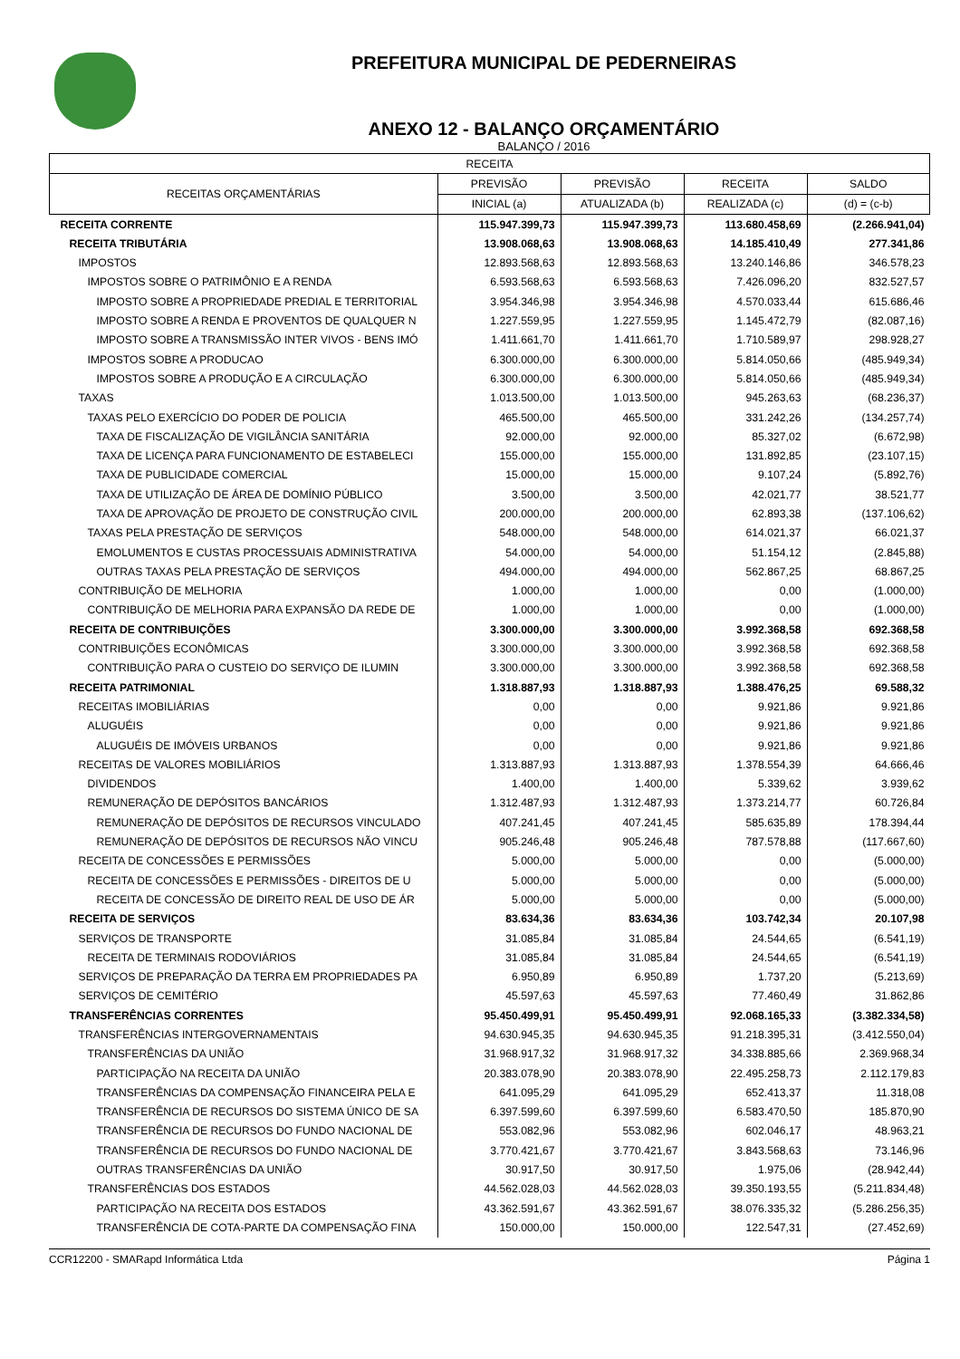PREFEITURA MUNICIPAL DE PEDERNEIRAS
ANEXO 12 - BALANÇO ORÇAMENTÁRIO
BALANÇO / 2016
| RECEITA | | | | |
| --- | --- | --- | --- | --- |
| RECEITAS ORÇAMENTÁRIAS | PREVISÃO | PREVISÃO | RECEITA | SALDO |
| | INICIAL (a) | ATUALIZADA (b) | REALIZADA (c) | (d) = (c-b) |
| RECEITA CORRENTE | 115.947.399,73 | 115.947.399,73 | 113.680.458,69 | (2.266.941,04) |
| RECEITA TRIBUTÁRIA | 13.908.068,63 | 13.908.068,63 | 14.185.410,49 | 277.341,86 |
| IMPOSTOS | 12.893.568,63 | 12.893.568,63 | 13.240.146,86 | 346.578,23 |
| IMPOSTOS SOBRE O PATRIMÔNIO E A RENDA | 6.593.568,63 | 6.593.568,63 | 7.426.096,20 | 832.527,57 |
| IMPOSTO SOBRE A PROPRIEDADE PREDIAL E TERRITORIAL | 3.954.346,98 | 3.954.346,98 | 4.570.033,44 | 615.686,46 |
| IMPOSTO SOBRE A RENDA E PROVENTOS DE QUALQUER N | 1.227.559,95 | 1.227.559,95 | 1.145.472,79 | (82.087,16) |
| IMPOSTO SOBRE A TRANSMISSÃO INTER VIVOS - BENS IMÓ | 1.411.661,70 | 1.411.661,70 | 1.710.589,97 | 298.928,27 |
| IMPOSTOS SOBRE A PRODUCAO | 6.300.000,00 | 6.300.000,00 | 5.814.050,66 | (485.949,34) |
| IMPOSTOS SOBRE A PRODUÇÃO E A CIRCULAÇÃO | 6.300.000,00 | 6.300.000,00 | 5.814.050,66 | (485.949,34) |
| TAXAS | 1.013.500,00 | 1.013.500,00 | 945.263,63 | (68.236,37) |
| TAXAS PELO EXERCÍCIO DO PODER DE POLICIA | 465.500,00 | 465.500,00 | 331.242,26 | (134.257,74) |
| TAXA DE FISCALIZAÇÃO DE VIGILÂNCIA SANITÁRIA | 92.000,00 | 92.000,00 | 85.327,02 | (6.672,98) |
| TAXA DE LICENÇA PARA FUNCIONAMENTO DE ESTABELECI | 155.000,00 | 155.000,00 | 131.892,85 | (23.107,15) |
| TAXA DE PUBLICIDADE COMERCIAL | 15.000,00 | 15.000,00 | 9.107,24 | (5.892,76) |
| TAXA DE UTILIZAÇÃO DE ÁREA DE DOMÍNIO PÚBLICO | 3.500,00 | 3.500,00 | 42.021,77 | 38.521,77 |
| TAXA DE APROVAÇÃO DE PROJETO DE CONSTRUÇÃO CIVIL | 200.000,00 | 200.000,00 | 62.893,38 | (137.106,62) |
| TAXAS PELA PRESTAÇÃO DE SERVIÇOS | 548.000,00 | 548.000,00 | 614.021,37 | 66.021,37 |
| EMOLUMENTOS E CUSTAS PROCESSUAIS ADMINISTRATIVA | 54.000,00 | 54.000,00 | 51.154,12 | (2.845,88) |
| OUTRAS TAXAS PELA PRESTAÇÃO DE SERVIÇOS | 494.000,00 | 494.000,00 | 562.867,25 | 68.867,25 |
| CONTRIBUIÇÃO DE MELHORIA | 1.000,00 | 1.000,00 | 0,00 | (1.000,00) |
| CONTRIBUIÇÃO DE MELHORIA PARA EXPANSÃO DA REDE DE | 1.000,00 | 1.000,00 | 0,00 | (1.000,00) |
| RECEITA DE CONTRIBUIÇÕES | 3.300.000,00 | 3.300.000,00 | 3.992.368,58 | 692.368,58 |
| CONTRIBUIÇÕES ECONÔMICAS | 3.300.000,00 | 3.300.000,00 | 3.992.368,58 | 692.368,58 |
| CONTRIBUIÇÃO PARA O CUSTEIO DO SERVIÇO DE ILUMIN | 3.300.000,00 | 3.300.000,00 | 3.992.368,58 | 692.368,58 |
| RECEITA PATRIMONIAL | 1.318.887,93 | 1.318.887,93 | 1.388.476,25 | 69.588,32 |
| RECEITAS IMOBILIÁRIAS | 0,00 | 0,00 | 9.921,86 | 9.921,86 |
| ALUGUÉIS | 0,00 | 0,00 | 9.921,86 | 9.921,86 |
| ALUGUÉIS DE IMÓVEIS URBANOS | 0,00 | 0,00 | 9.921,86 | 9.921,86 |
| RECEITAS DE VALORES MOBILIÁRIOS | 1.313.887,93 | 1.313.887,93 | 1.378.554,39 | 64.666,46 |
| DIVIDENDOS | 1.400,00 | 1.400,00 | 5.339,62 | 3.939,62 |
| REMUNERAÇÃO DE DEPÓSITOS BANCÁRIOS | 1.312.487,93 | 1.312.487,93 | 1.373.214,77 | 60.726,84 |
| REMUNERAÇÃO DE DEPÓSITOS DE RECURSOS VINCULADO | 407.241,45 | 407.241,45 | 585.635,89 | 178.394,44 |
| REMUNERAÇÃO DE DEPÓSITOS DE RECURSOS NÃO VINCU | 905.246,48 | 905.246,48 | 787.578,88 | (117.667,60) |
| RECEITA DE CONCESSÕES E PERMISSÕES | 5.000,00 | 5.000,00 | 0,00 | (5.000,00) |
| RECEITA DE CONCESSÕES E PERMISSÕES - DIREITOS DE U | 5.000,00 | 5.000,00 | 0,00 | (5.000,00) |
| RECEITA DE CONCESSÃO DE DIREITO REAL DE USO DE ÁR | 5.000,00 | 5.000,00 | 0,00 | (5.000,00) |
| RECEITA DE SERVIÇOS | 83.634,36 | 83.634,36 | 103.742,34 | 20.107,98 |
| SERVIÇOS DE TRANSPORTE | 31.085,84 | 31.085,84 | 24.544,65 | (6.541,19) |
| RECEITA DE TERMINAIS RODOVIÁRIOS | 31.085,84 | 31.085,84 | 24.544,65 | (6.541,19) |
| SERVIÇOS DE PREPARAÇÃO DA TERRA EM PROPRIEDADES PA | 6.950,89 | 6.950,89 | 1.737,20 | (5.213,69) |
| SERVIÇOS DE CEMITÉRIO | 45.597,63 | 45.597,63 | 77.460,49 | 31.862,86 |
| TRANSFERÊNCIAS CORRENTES | 95.450.499,91 | 95.450.499,91 | 92.068.165,33 | (3.382.334,58) |
| TRANSFERÊNCIAS INTERGOVERNAMENTAIS | 94.630.945,35 | 94.630.945,35 | 91.218.395,31 | (3.412.550,04) |
| TRANSFERÊNCIAS DA UNIÃO | 31.968.917,32 | 31.968.917,32 | 34.338.885,66 | 2.369.968,34 |
| PARTICIPAÇÃO NA RECEITA DA UNIÃO | 20.383.078,90 | 20.383.078,90 | 22.495.258,73 | 2.112.179,83 |
| TRANSFERÊNCIAS DA COMPENSAÇÃO FINANCEIRA PELA E | 641.095,29 | 641.095,29 | 652.413,37 | 11.318,08 |
| TRANSFERÊNCIA DE RECURSOS DO SISTEMA ÚNICO DE SA | 6.397.599,60 | 6.397.599,60 | 6.583.470,50 | 185.870,90 |
| TRANSFERÊNCIA DE RECURSOS DO FUNDO NACIONAL DE | 553.082,96 | 553.082,96 | 602.046,17 | 48.963,21 |
| TRANSFERÊNCIA DE RECURSOS DO FUNDO NACIONAL DE | 3.770.421,67 | 3.770.421,67 | 3.843.568,63 | 73.146,96 |
| OUTRAS TRANSFERÊNCIAS DA UNIÃO | 30.917,50 | 30.917,50 | 1.975,06 | (28.942,44) |
| TRANSFERÊNCIAS DOS ESTADOS | 44.562.028,03 | 44.562.028,03 | 39.350.193,55 | (5.211.834,48) |
| PARTICIPAÇÃO NA RECEITA DOS ESTADOS | 43.362.591,67 | 43.362.591,67 | 38.076.335,32 | (5.286.256,35) |
| TRANSFERÊNCIA DE COTA-PARTE DA COMPENSAÇÃO FINA | 150.000,00 | 150.000,00 | 122.547,31 | (27.452,69) |
CCR12200 - SMARapd Informática Ltda Página 1